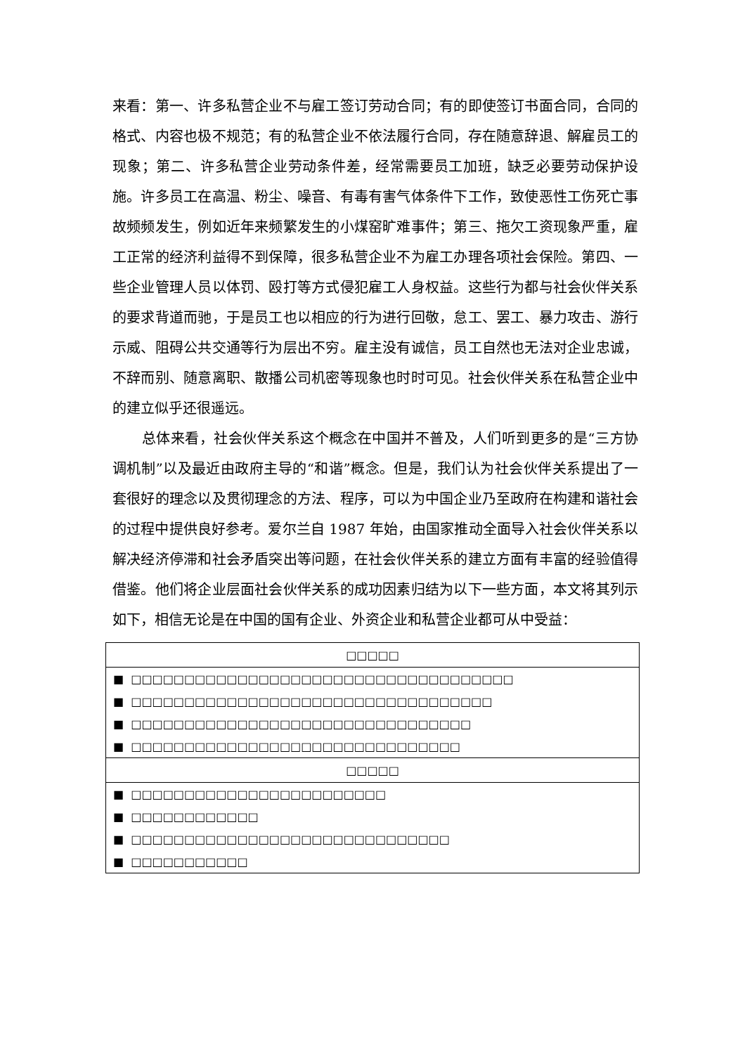来看：第一、许多私营企业不与雇工签订劳动合同；有的即使签订书面合同，合同的格式、内容也极不规范；有的私营企业不依法履行合同，存在随意辞退、解雇员工的现象；第二、许多私营企业劳动条件差，经常需要员工加班，缺乏必要劳动保护设施。许多员工在高温、粉尘、噪音、有毒有害气体条件下工作，致使恶性工伤死亡事故频频发生，例如近年来频繁发生的小煤窑旷难事件；第三、拖欠工资现象严重，雇工正常的经济利益得不到保障，很多私营企业不为雇工办理各项社会保险。第四、一些企业管理人员以体罚、殴打等方式侵犯雇工人身权益。这些行为都与社会伙伴关系的要求背道而驰，于是员工也以相应的行为进行回敬，怠工、罢工、暴力攻击、游行示威、阻碍公共交通等行为层出不穷。雇主没有诚信，员工自然也无法对企业忠诚，不辞而别、随意离职、散播公司机密等现象也时时可见。社会伙伴关系在私营企业中的建立似乎还很遥远。
总体来看，社会伙伴关系这个概念在中国并不普及，人们听到更多的是“三方协调机制”以及最近由政府主导的“和谐”概念。但是，我们认为社会伙伴关系提出了一套很好的理念以及贯彻理念的方法、程序，可以为中国企业乃至政府在构建和谐社会的过程中提供良好参考。爱尔兰自 1987 年始，由国家推动全面导入社会伙伴关系以解决经济停滞和社会矛盾突出等问题，在社会伙伴关系的建立方面有丰富的经验值得借鉴。他们将企业层面社会伙伴关系的成功因素归结为以下一些方面，本文将其列示如下，相信无论是在中国的国有企业、外资企业和私营企业都可从中受益：
| □□□□□ |
| --- |
| ■ □□□□□□□□□□□□□□□□□□□□□□□□□□□□□□□□□□□□ |
| ■ □□□□□□□□□□□□□□□□□□□□□□□□□□□□□□□□□□ |
| ■ □□□□□□□□□□□□□□□□□□□□□□□□□□□□□□□□ |
| ■ □□□□□□□□□□□□□□□□□□□□□□□□□□□□□□□ |
| □□□□□ |
| ■ □□□□□□□□□□□□□□□□□□□□□□□□ |
| ■ □□□□□□□□□□□□ |
| ■ □□□□□□□□□□□□□□□□□□□□□□□□□□□□□□ |
| ■ □□□□□□□□□□□ |